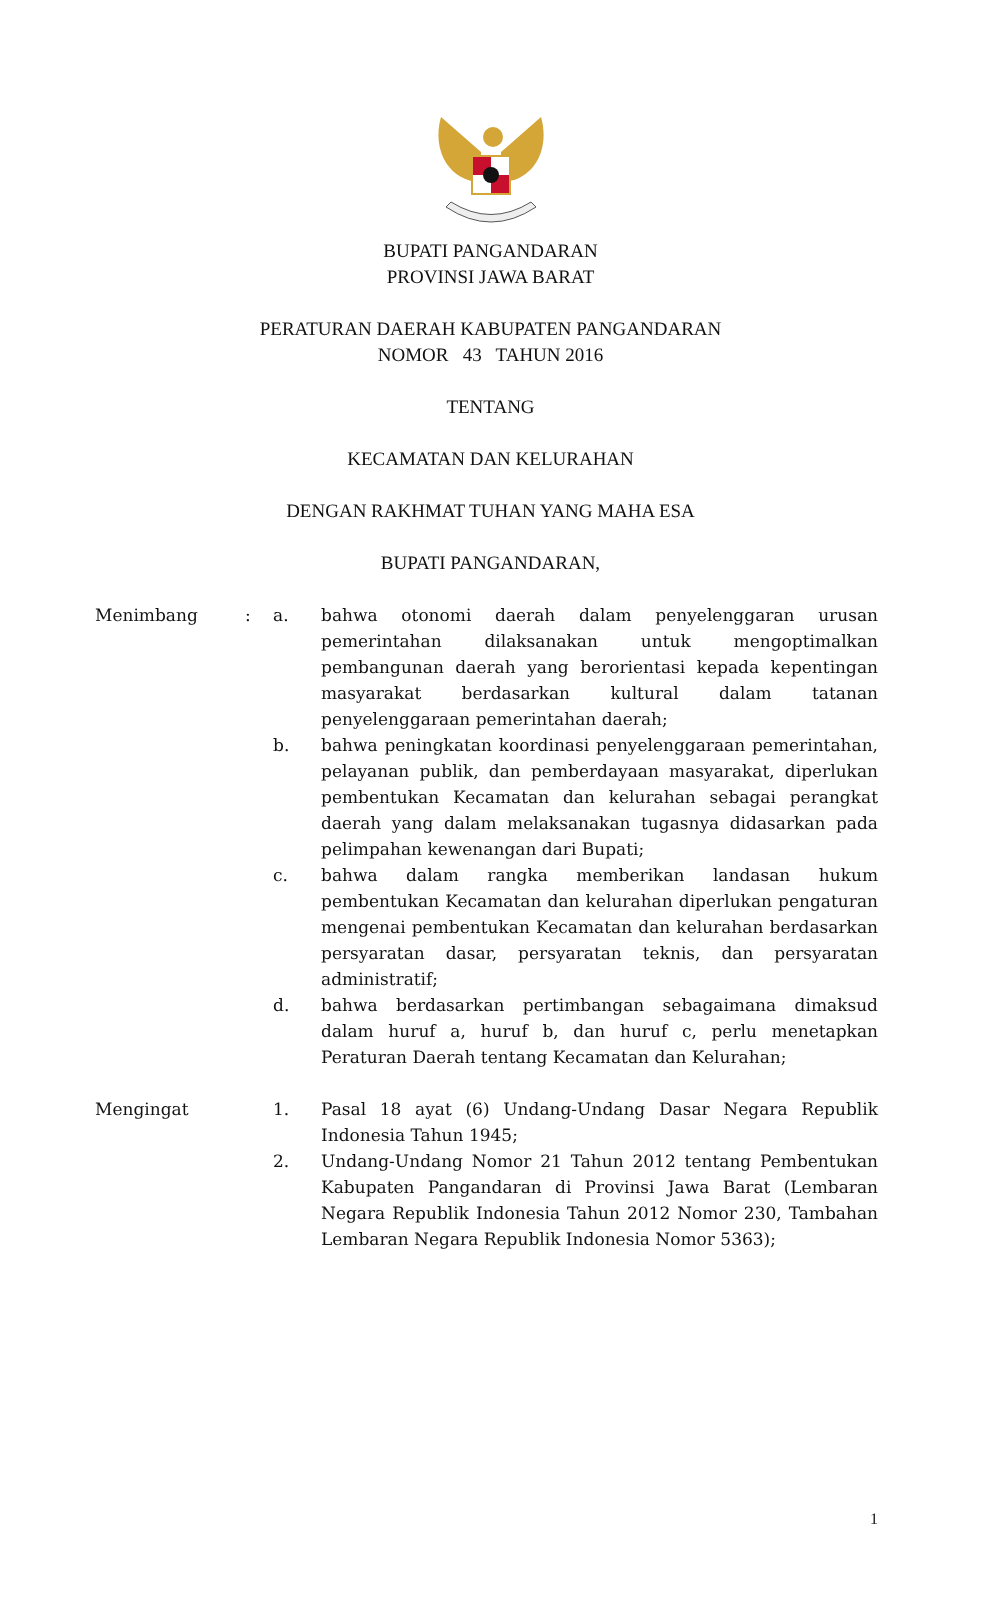BUPATI PANGANDARAN
PROVINSI JAWA BARAT
PERATURAN DAERAH KABUPATEN PANGANDARAN
NOMOR 43 TAHUN 2016
TENTANG
KECAMATAN DAN KELURAHAN
DENGAN RAKHMAT TUHAN YANG MAHA ESA
BUPATI PANGANDARAN,
Menimbang : a. bahwa otonomi daerah dalam penyelenggaran urusan pemerintahan dilaksanakan untuk mengoptimalkan pembangunan daerah yang berorientasi kepada kepentingan masyarakat berdasarkan kultural dalam tatanan penyelenggaraan pemerintahan daerah;
b. bahwa peningkatan koordinasi penyelenggaraan pemerintahan, pelayanan publik, dan pemberdayaan masyarakat, diperlukan pembentukan Kecamatan dan kelurahan sebagai perangkat daerah yang dalam melaksanakan tugasnya didasarkan pada pelimpahan kewenangan dari Bupati;
c. bahwa dalam rangka memberikan landasan hukum pembentukan Kecamatan dan kelurahan diperlukan pengaturan mengenai pembentukan Kecamatan dan kelurahan berdasarkan persyaratan dasar, persyaratan teknis, dan persyaratan administratif;
d. bahwa berdasarkan pertimbangan sebagaimana dimaksud dalam huruf a, huruf b, dan huruf c, perlu menetapkan Peraturan Daerah tentang Kecamatan dan Kelurahan;
Mengingat 1. Pasal 18 ayat (6) Undang-Undang Dasar Negara Republik Indonesia Tahun 1945;
2. Undang-Undang Nomor 21 Tahun 2012 tentang Pembentukan Kabupaten Pangandaran di Provinsi Jawa Barat (Lembaran Negara Republik Indonesia Tahun 2012 Nomor 230, Tambahan Lembaran Negara Republik Indonesia Nomor 5363);
1